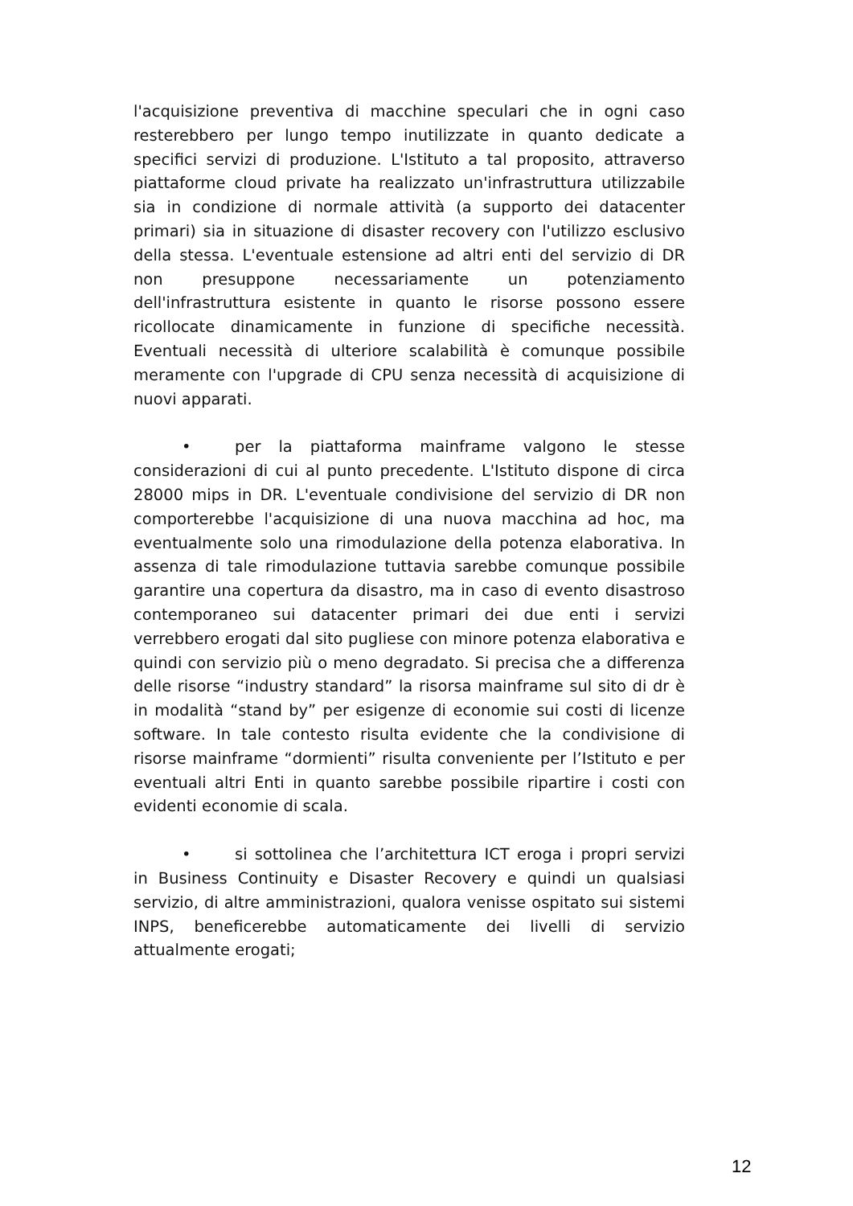l'acquisizione preventiva di macchine speculari che in ogni caso resterebbero per lungo tempo inutilizzate in quanto dedicate a specifici servizi di produzione. L'Istituto a tal proposito, attraverso piattaforme cloud private ha realizzato un'infrastruttura utilizzabile sia in condizione di normale attività (a supporto dei datacenter primari) sia in situazione di disaster recovery con l'utilizzo esclusivo della stessa. L'eventuale estensione ad altri enti del servizio di DR non presuppone necessariamente un potenziamento dell'infrastruttura esistente in quanto le risorse possono essere ricollocate dinamicamente in funzione di specifiche necessità. Eventuali necessità di ulteriore scalabilità è comunque possibile meramente con l'upgrade di CPU senza necessità di acquisizione di nuovi apparati.
• per la piattaforma mainframe valgono le stesse considerazioni di cui al punto precedente. L'Istituto dispone di circa 28000 mips in DR. L'eventuale condivisione del servizio di DR non comporterebbe l'acquisizione di una nuova macchina ad hoc, ma eventualmente solo una rimodulazione della potenza elaborativa. In assenza di tale rimodulazione tuttavia sarebbe comunque possibile garantire una copertura da disastro, ma in caso di evento disastroso contemporaneo sui datacenter primari dei due enti i servizi verrebbero erogati dal sito pugliese con minore potenza elaborativa e quindi con servizio più o meno degradato. Si precisa che a differenza delle risorse “industry standard” la risorsa mainframe sul sito di dr è in modalità “stand by” per esigenze di economie sui costi di licenze software. In tale contesto risulta evidente che la condivisione di risorse mainframe “dormienti” risulta conveniente per l’Istituto e per eventuali altri Enti in quanto sarebbe possibile ripartire i costi con evidenti economie di scala.
• si sottolinea che l’architettura ICT eroga i propri servizi in Business Continuity e Disaster Recovery e quindi un qualsiasi servizio, di altre amministrazioni, qualora venisse ospitato sui sistemi INPS, beneficerebbe automaticamente dei livelli di servizio attualmente erogati;
12